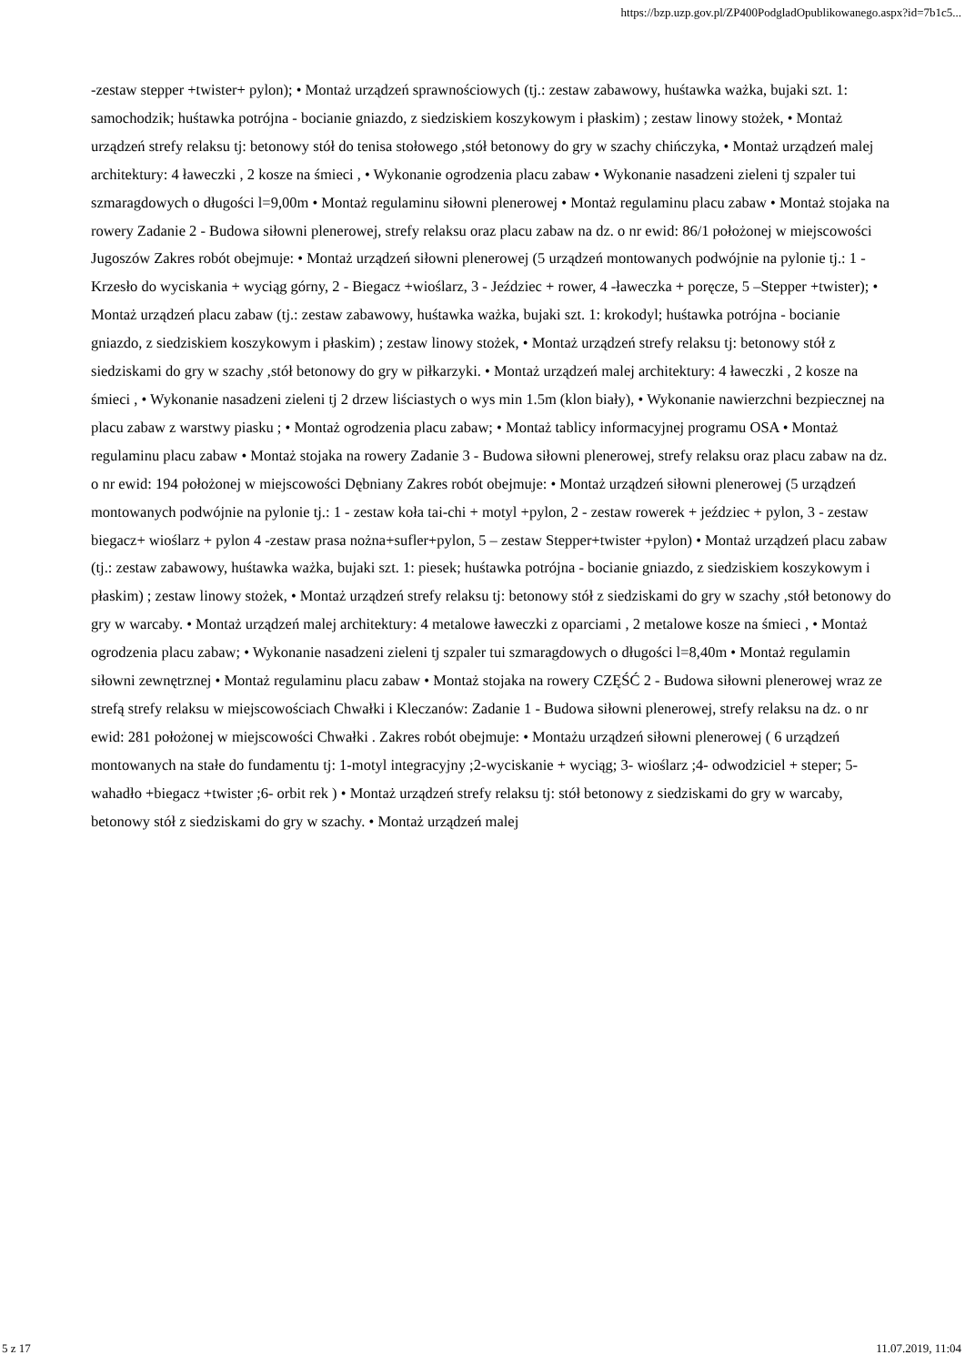https://bzp.uzp.gov.pl/ZP400PodgladOpublikowanego.aspx?id=7b1c5...
-zestaw stepper +twister+ pylon); • Montaż urządzeń sprawnościowych (tj.: zestaw zabawowy, huśtawka ważka, bujaki szt. 1: samochodzik; huśtawka potrójna - bocianie gniazdo, z siedziskiem koszykowym i płaskim) ; zestaw linowy stożek, • Montaż urządzeń strefy relaksu tj: betonowy stół do tenisa stołowego ,stół betonowy do gry w szachy chińczyka, • Montaż urządzeń malej architektury: 4 ławeczki , 2 kosze na śmieci , • Wykonanie ogrodzenia placu zabaw • Wykonanie nasadzeni zieleni tj szpaler tui szmaragdowych o długości l=9,00m • Montaż regulaminu siłowni plenerowej • Montaż regulaminu placu zabaw • Montaż stojaka na rowery Zadanie 2 - Budowa siłowni plenerowej, strefy relaksu oraz placu zabaw na dz. o nr ewid: 86/1 położonej w miejscowości Jugoszów Zakres robót obejmuje: • Montaż urządzeń siłowni plenerowej (5 urządzeń montowanych podwójnie na pylonie tj.: 1 - Krzesło do wyciskania + wyciąg górny, 2 - Biegacz +wioślarz, 3 - Jeździec + rower, 4 -ławeczka + poręcze, 5 –Stepper +twister); • Montaż urządzeń placu zabaw (tj.: zestaw zabawowy, huśtawka ważka, bujaki szt. 1: krokodyl; huśtawka potrójna - bocianie gniazdo, z siedziskiem koszykowym i płaskim) ; zestaw linowy stożek, • Montaż urządzeń strefy relaksu tj: betonowy stół z siedziskami do gry w szachy ,stół betonowy do gry w piłkarzyki. • Montaż urządzeń malej architektury: 4 ławeczki , 2 kosze na śmieci , • Wykonanie nasadzeni zieleni tj 2 drzew liściastych o wys min 1.5m (klon biały), • Wykonanie nawierzchni bezpiecznej na placu zabaw z warstwy piasku ; • Montaż ogrodzenia placu zabaw; • Montaż tablicy informacyjnej programu OSA • Montaż regulaminu placu zabaw • Montaż stojaka na rowery Zadanie 3 - Budowa siłowni plenerowej, strefy relaksu oraz placu zabaw na dz. o nr ewid: 194 położonej w miejscowości Dębniany Zakres robót obejmuje: • Montaż urządzeń siłowni plenerowej (5 urządzeń montowanych podwójnie na pylonie tj.: 1 - zestaw koła tai-chi + motyl +pylon, 2 - zestaw rowerek + jeździec + pylon, 3 - zestaw biegacz+ wioślarz + pylon 4 -zestaw prasa nożna+sufler+pylon, 5 – zestaw Stepper+twister +pylon) • Montaż urządzeń placu zabaw (tj.: zestaw zabawowy, huśtawka ważka, bujaki szt. 1: piesek; huśtawka potrójna - bocianie gniazdo, z siedziskiem koszykowym i płaskim) ; zestaw linowy stożek, • Montaż urządzeń strefy relaksu tj: betonowy stół z siedziskami do gry w szachy ,stół betonowy do gry w warcaby. • Montaż urządzeń malej architektury: 4 metalowe ławeczki z oparciami , 2 metalowe kosze na śmieci , • Montaż ogrodzenia placu zabaw; • Wykonanie nasadzeni zieleni tj szpaler tui szmaragdowych o długości l=8,40m • Montaż regulamin siłowni zewnętrznej • Montaż regulaminu placu zabaw • Montaż stojaka na rowery CZĘŚĆ 2 - Budowa siłowni plenerowej wraz ze strefą strefy relaksu w miejscowościach Chwałki i Kleczanów: Zadanie 1 - Budowa siłowni plenerowej, strefy relaksu na dz. o nr ewid: 281 położonej w miejscowości Chwałki . Zakres robót obejmuje: • Montażu urządzeń siłowni plenerowej ( 6 urządzeń montowanych na stałe do fundamentu tj: 1-motyl integracyjny ;2-wyciskanie + wyciąg; 3- wioślarz ;4- odwodziciel + steper; 5- wahadło +biegacz +twister ;6- orbit rek ) • Montaż urządzeń strefy relaksu tj: stół betonowy z siedziskami do gry w warcaby, betonowy stół z siedziskami do gry w szachy. • Montaż urządzeń malej
5 z 17 11.07.2019, 11:04